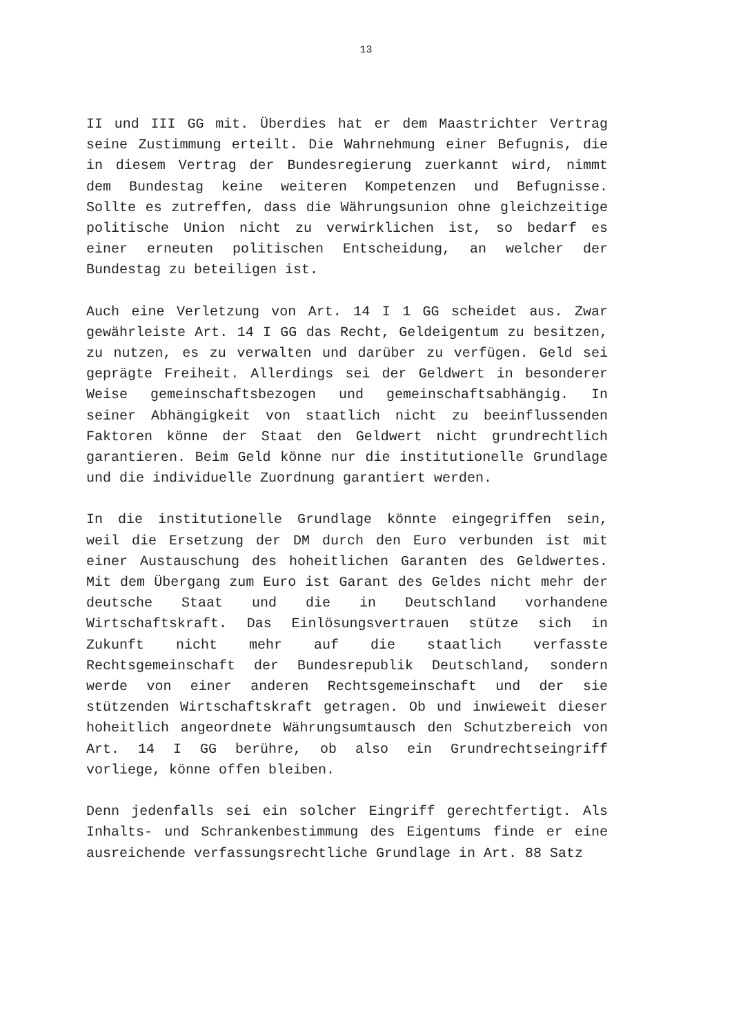13
II und III GG mit. Überdies hat er dem Maastrichter Vertrag seine Zustimmung erteilt. Die Wahrnehmung einer Befugnis, die in diesem Vertrag der Bundesregierung zuerkannt wird, nimmt dem Bundestag keine weiteren Kompetenzen und Befugnisse. Sollte es zutreffen, dass die Währungsunion ohne gleichzeitige politische Union nicht zu verwirklichen ist, so bedarf es einer erneuten politischen Entscheidung, an welcher der Bundestag zu beteiligen ist.
Auch eine Verletzung von Art. 14 I 1 GG scheidet aus. Zwar gewährleiste Art. 14 I GG das Recht, Geldeigentum zu besitzen, zu nutzen, es zu verwalten und darüber zu verfügen. Geld sei geprägte Freiheit. Allerdings sei der Geldwert in besonderer Weise gemeinschaftsbezogen und gemeinschaftsabhängig. In seiner Abhängigkeit von staatlich nicht zu beeinflussenden Faktoren könne der Staat den Geldwert nicht grundrechtlich garantieren. Beim Geld könne nur die institutionelle Grundlage und die individuelle Zuordnung garantiert werden.
In die institutionelle Grundlage könnte eingegriffen sein, weil die Ersetzung der DM durch den Euro verbunden ist mit einer Austauschung des hoheitlichen Garanten des Geldwertes. Mit dem Übergang zum Euro ist Garant des Geldes nicht mehr der deutsche Staat und die in Deutschland vorhandene Wirtschaftskraft. Das Einlösungsvertrauen stütze sich in Zukunft nicht mehr auf die staatlich verfasste Rechtsgemeinschaft der Bundesrepublik Deutschland, sondern werde von einer anderen Rechtsgemeinschaft und der sie stützenden Wirtschaftskraft getragen. Ob und inwieweit dieser hoheitlich angeordnete Währungsumtausch den Schutzbereich von Art. 14 I GG berühre, ob also ein Grundrechtseingriff vorliege, könne offen bleiben.
Denn jedenfalls sei ein solcher Eingriff gerechtfertigt. Als Inhalts- und Schrankenbestimmung des Eigentums finde er eine ausreichende verfassungsrechtliche Grundlage in Art. 88 Satz